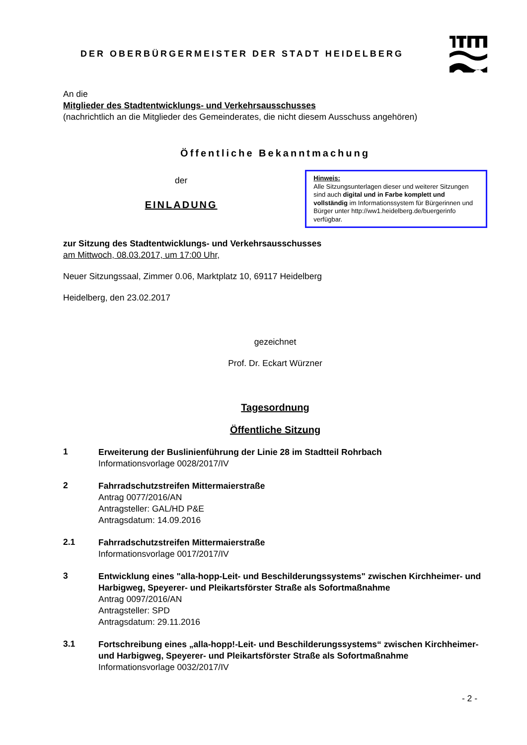DER OBERBÜRGERMEISTER DER STADT HEIDELBERG
An die
Mitglieder des Stadtentwicklungs- und Verkehrsausschusses
(nachrichtlich an die Mitglieder des Gemeinderates, die nicht diesem Ausschuss angehören)
Öffentliche Bekanntmachung
der
EINLADUNG
Hinweis:
Alle Sitzungsunterlagen dieser und weiterer Sitzungen sind auch digital und in Farbe komplett und vollständig im Informationssystem für Bürgerinnen und Bürger unter http://ww1.heidelberg.de/buergerinfo verfügbar.
zur Sitzung des Stadtentwicklungs- und Verkehrsausschusses
am Mittwoch, 08.03.2017, um 17:00 Uhr,
Neuer Sitzungssaal, Zimmer 0.06, Marktplatz 10, 69117 Heidelberg
Heidelberg, den 23.02.2017
gezeichnet
Prof. Dr. Eckart Würzner
Tagesordnung
Öffentliche Sitzung
1
Erweiterung der Buslinienführung der Linie 28 im Stadtteil Rohrbach
Informationsvorlage 0028/2017/IV
2
Fahrradschutzstreifen Mittermaierstraße
Antrag 0077/2016/AN
Antragsteller: GAL/HD P&E
Antragsdatum: 14.09.2016
2.1
Fahrradschutzstreifen Mittermaierstraße
Informationsvorlage 0017/2017/IV
3
Entwicklung eines "alla-hopp-Leit- und Beschilderungssystems" zwischen Kirchheimer- und Harbigweg, Speyerer- und Pleikartsförster Straße als Sofortmaßnahme
Antrag 0097/2016/AN
Antragsteller: SPD
Antragsdatum: 29.11.2016
3.1
Fortschreibung eines „alla-hopp!-Leit- und Beschilderungssystems“ zwischen Kirchheimer- und Harbigweg, Speyerer- und Pleikartsförster Straße als Sofortmaßnahme
Informationsvorlage 0032/2017/IV
- 2 -